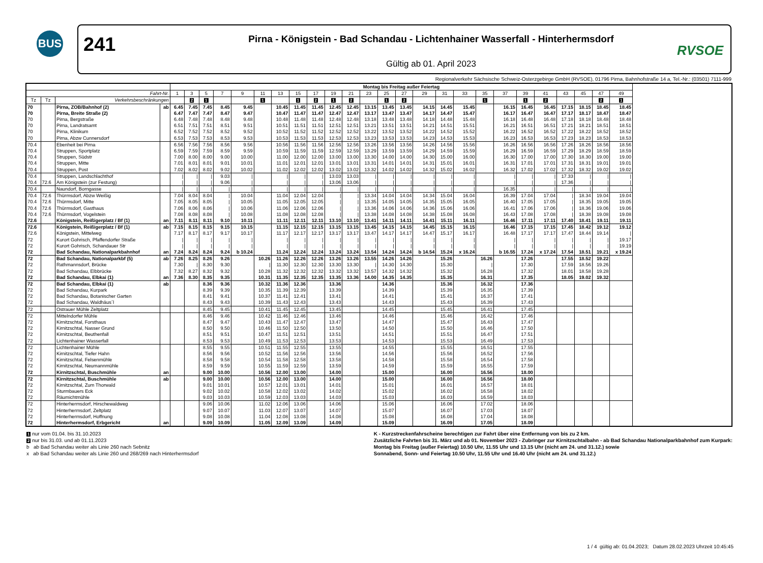BUS
241
Pirna - Königstein - Bad Schandau - Lichtenhainer Wasserfall - Hinterhermsdorf
Gültig ab 01. April 2023
RVSOE
Regionalverkehr Sächsische Schweiz-Osterzgebirge GmbH (RVSOE), 01796 Pirna, Bahnhofstraße 14 a, Tel.-Nr.: (03501) 7111-999
| | | | | Montag bis Freitag außer Feiertag | | | | | | | | | | | | | | | | | | | | | | | | | |
| --- | --- | --- | --- | --- | --- | --- | --- | --- | --- | --- | --- | --- | --- | --- | --- | --- | --- | --- | --- | --- | --- | --- | --- | --- | --- | --- | --- | --- | --- |
| Fahrt-Nr. | | | | 1 | 3 | 5 | 7 | 9 | 11 | 13 | 15 | 17 | 19 | 21 | 23 | 25 | 27 | 29 | 31 | 33 | 35 | 37 | 39 | 41 | 43 | 45 | 47 | 49 | |
| Tz | Tz | Verkehrsbeschränkungen | | | 2 | 1 | | | 1 | | 1 | 2 | 1 | 2 | | 1 | 2 | | | | 1 | | 1 | 2 | | | 2 | 1 | |
| 70 | | Pirna, ZOB/Bahnhof (2) | ab | 6.45 | 7.45 | 7.45 | 8.45 | 9.45 | | 10.45 | 11.45 | 11.45 | 12.45 | 12.45 | 13.15 | 13.45 | 13.45 | 14.15 | 14.45 | 15.45 | | 16.15 | 16.45 | 16.45 | 17.15 | 18.15 | 18.45 | 18.45 | |
| 70 | | Pirna, Breite Straße (2) | | 6.47 | 7.47 | 7.47 | 8.47 | 9.47 | | 10.47 | 11.47 | 11.47 | 12.47 | 12.47 | 13.17 | 13.47 | 13.47 | 14.17 | 14.47 | 15.47 | | 16.17 | 16.47 | 16.47 | 17.17 | 18.17 | 18.47 | 18.47 | |
| 70 | | Pirna, Bergstraße | | 6.48 | 7.48 | 7.48 | 8.48 | 9.48 | | 10.48 | 11.48 | 11.48 | 12.48 | 12.48 | 13.18 | 13.48 | 13.48 | 14.18 | 14.48 | 15.48 | | 16.18 | 16.48 | 16.48 | 17.18 | 18.18 | 18.48 | 18.48 | |
| 70 | | Pirna, Landratsamt | | 6.51 | 7.51 | 7.51 | 8.51 | 9.51 | | 10.51 | 11.51 | 11.51 | 12.51 | 12.51 | 13.21 | 13.51 | 13.51 | 14.21 | 14.51 | 15.51 | | 16.21 | 16.51 | 16.51 | 17.21 | 18.21 | 18.51 | 18.51 | |
| 70 | | Pirna, Klinikum | | 6.52 | 7.52 | 7.52 | 8.52 | 9.52 | | 10.52 | 11.52 | 11.52 | 12.52 | 12.52 | 13.22 | 13.52 | 13.52 | 14.22 | 14.52 | 15.52 | | 16.22 | 16.52 | 16.52 | 17.22 | 18.22 | 18.52 | 18.52 | |
| 70 | | Pirna, Abzw Cunnersdorf | | 6.53 | 7.53 | 7.53 | 8.53 | 9.53 | | 10.53 | 11.53 | 11.53 | 12.53 | 12.53 | 13.23 | 13.53 | 13.53 | 14.23 | 14.53 | 15.53 | | 16.23 | 16.53 | 16.53 | 17.23 | 18.23 | 18.53 | 18.53 | |
| 70.4 | | Ebenheit bei Pirna | | 6.56 | 7.56 | 7.56 | 8.56 | 9.56 | | 10.56 | 11.56 | 11.56 | 12.56 | 12.56 | 13.26 | 13.56 | 13.56 | 14.26 | 14.56 | 15.56 | | 16.26 | 16.56 | 16.56 | 17.26 | 18.26 | 18.56 | 18.56 | |
| 70.4 | | Struppen, Sportplatz | | 6.59 | 7.59 | 7.59 | 8.59 | 9.59 | | 10.59 | 11.59 | 11.59 | 12.59 | 12.59 | 13.29 | 13.59 | 13.59 | 14.29 | 14.59 | 15.59 | | 16.29 | 16.59 | 16.59 | 17.29 | 18.29 | 18.59 | 18.59 | |
| 70.4 | | Struppen, Südstr | | 7.00 | 8.00 | 8.00 | 9.00 | 10.00 | | 11.00 | 12.00 | 12.00 | 13.00 | 13.00 | 13.30 | 14.00 | 14.00 | 14.30 | 15.00 | 16.00 | | 16.30 | 17.00 | 17.00 | 17.30 | 18.30 | 19.00 | 19.00 | |
| 70.4 | | Struppen, Mitte | | 7.01 | 8.01 | 8.01 | 9.01 | 10.01 | | 11.01 | 12.01 | 12.01 | 13.01 | 13.01 | 13.31 | 14.01 | 14.01 | 14.31 | 15.01 | 16.01 | | 16.31 | 17.01 | 17.01 | 17.31 | 18.31 | 19.01 | 19.01 | |
| 70.4 | | Struppen, Post | | 7.02 | 8.02 | 8.02 | 9.02 | 10.02 | | 11.02 | 12.02 | 12.02 | 13.02 | 13.02 | 13.32 | 14.02 | 14.02 | 14.32 | 15.02 | 16.02 | | 16.32 | 17.02 | 17.02 | 17.32 | 18.32 | 19.02 | 19.02 | |
| 70.4 | | Struppen, Landschlachthof | | / | / | / | 9.03 | / | | / | / | / | 13.03 | 13.03 | / | / | / | / | / | / | | / | / | / | 17.33 | / | / | / | |
| 70.4 | 72.6 | Am Königstein (zur Festung) | | / | / | / | 9.06 | / | | / | / | / | 13.06 | 13.06 | / | / | / | / | / | / | | / | / | / | 17.36 | / | / | / | |
| 70.4 | | Naundorf, Borngasse | | / | / | / | / | / | | / | / | / | / | / | / | / | / | / | / | / | | 16.35 | / | / | / | / | / | / | |
| 70.4 | 72.6 | Thürmsdorf, Abzw Weißig | | 7.04 | 8.04 | 8.04 | / | 10.04 | | 11.04 | 12.04 | 12.04 | / | / | 13.34 | 14.04 | 14.04 | 14.34 | 15.04 | 16.04 | | 16.39 | 17.04 | 17.04 | / | 18.34 | 19.04 | 19.04 | |
| 70.4 | 72.6 | Thürmsdorf, Mitte | | 7.05 | 8.05 | 8.05 | / | 10.05 | | 11.05 | 12.05 | 12.05 | / | / | 13.35 | 14.05 | 14.05 | 14.35 | 15.05 | 16.05 | | 16.40 | 17.05 | 17.05 | / | 18.35 | 19.05 | 19.05 | |
| 70.4 | 72.6 | Thürmsdorf, Gasthaus | | 7.06 | 8.06 | 8.06 | / | 10.06 | | 11.06 | 12.06 | 12.06 | / | / | 13.36 | 14.06 | 14.06 | 14.36 | 15.06 | 16.06 | | 16.41 | 17.06 | 17.06 | / | 18.36 | 19.06 | 19.06 | |
| 70.4 | 72.6 | Thürmsdorf, Vogelstein | | 7.08 | 8.08 | 8.08 | / | 10.08 | | 11.08 | 12.08 | 12.08 | / | / | 13.38 | 14.08 | 14.08 | 14.38 | 15.08 | 16.08 | | 16.43 | 17.08 | 17.08 | / | 18.38 | 19.08 | 19.08 | |
| 72.6 | | Königstein, Reißigerplatz / Bf (1) | an | 7.11 | 8.11 | 8.11 | 9.10 | 10.11 | | 11.11 | 12.11 | 12.11 | 13.10 | 13.10 | 13.41 | 14.11 | 14.11 | 14.41 | 15.11 | 16.11 | | 16.46 | 17.11 | 17.11 | 17.40 | 18.41 | 19.11 | 19.11 | |
| 72.6 | | Königstein, Reißigerplatz / Bf (1) | ab | 7.15 | 8.15 | 8.15 | 9.15 | 10.15 | | 11.15 | 12.15 | 12.15 | 13.15 | 13.15 | 13.45 | 14.15 | 14.15 | 14.45 | 15.15 | 16.15 | | 16.46 | 17.15 | 17.15 | 17.45 | 18.42 | 19.12 | 19.12 | |
| 72.6 | | Königstein, Mittelweg | | 7.17 | 8.17 | 8.17 | 9.17 | 10.17 | | 11.17 | 12.17 | 12.17 | 13.17 | 13.17 | 13.47 | 14.17 | 14.17 | 14.47 | 15.17 | 16.17 | | 16.48 | 17.17 | 17.17 | 17.47 | 18.44 | 19.14 | / | |
| 72 | | Kurort Gohrisch, Pfaffendorfer Straße | | / | / | / | / | / | | / | / | / | / | / | / | / | / | / | / | / | | / | / | / | / | / | / | 19.17 | |
| 72 | | Kurort Gohrisch, Schandauer Str | | / | / | / | / | / | | / | / | / | / | / | / | / | / | / | / | / | | / | / | / | / | / | / | 19.19 | |
| 72 | | Bad Schandau, Nationalparkbahnhof | an | 7.24 | 8.24 | 8.24 | 9.24 | b 10.24 | | 11.24 | 12.24 | 12.24 | 13.24 | 13.24 | 13.54 | 14.24 | 14.24 | b 14.54 | 15.24 | x 16.24 | | b 16.55 | 17.24 | x 17.24 | 17.54 | 18.51 | 19.21 | x 19.24 | |
| 72 | | Bad Schandau, Nationalparkbf (5) | ab | 7.26 | 8.25 | 8.26 | 9.26 | | 10.26 | 11.26 | 12.26 | 12.26 | 13.26 | 13.26 | 13.55 | 14.26 | 14.26 | | 15.26 | | 16.26 | | 17.26 | | 17.55 | 18.52 | 19.22 | | |
| 72 | | Rathmannsdorf, Brücke | | 7.30 | / | 8.30 | 9.30 | | / | 11.30 | 12.30 | 12.30 | 13.30 | 13.30 | / | 14.30 | 14.30 | | 15.30 | | / | | 17.30 | | 17.59 | 18.56 | 19.26 | | |
| 72 | | Bad Schandau, Elbbrücke | | 7.32 | 8.27 | 8.32 | 9.32 | | 10.28 | 11.32 | 12.32 | 12.32 | 13.32 | 13.32 | 13.57 | 14.32 | 14.32 | | 15.32 | | 16.28 | | 17.32 | | 18.01 | 18.58 | 19.28 | | |
| 72 | | Bad Schandau, Elbkai (1) | an | 7.36 | 8.30 | 8.35 | 9.35 | | 10.31 | 11.35 | 12.35 | 12.35 | 13.35 | 13.36 | 14.00 | 14.35 | 14.35 | | 15.35 | | 16.31 | | 17.35 | | 18.05 | 19.02 | 19.32 | | |
| 72 | | Bad Schandau, Elbkai (1) | ab | | | 8.36 | 9.36 | | 10.32 | 11.36 | 12.36 | | 13.36 | | | 14.36 | | | 15.36 | | 16.32 | | 17.36 | | | | | | |
| 72 | | Bad Schandau, Kurpark | | | | 8.39 | 9.39 | | 10.35 | 11.39 | 12.39 | | 13.39 | | | 14.39 | | | 15.39 | | 16.35 | | 17.39 | | | | | | |
| 72 | | Bad Schandau, Botanischer Garten | | | | 8.41 | 9.41 | | 10.37 | 11.41 | 12.41 | | 13.41 | | | 14.41 | | | 15.41 | | 16.37 | | 17.41 | | | | | | |
| 72 | | Bad Schandau, Waldhäus´l | | | | 8.43 | 9.43 | | 10.39 | 11.43 | 12.43 | | 13.43 | | | 14.43 | | | 15.43 | | 16.39 | | 17.43 | | | | | | |
| 72 | | Ostrauer Mühle Zeltplatz | | | | 8.45 | 9.45 | | 10.41 | 11.45 | 12.45 | | 13.45 | | | 14.45 | | | 15.45 | | 16.41 | | 17.45 | | | | | | |
| 72 | | Mittelndorfer Mühle | | | | 8.46 | 9.46 | | 10.42 | 11.46 | 12.46 | | 13.46 | | | 14.46 | | | 15.46 | | 16.42 | | 17.46 | | | | | | |
| 72 | | Kirnitzschtal, Forsthaus | | | | 8.47 | 9.47 | | 10.43 | 11.47 | 12.47 | | 13.47 | | | 14.47 | | | 15.47 | | 16.43 | | 17.47 | | | | | | |
| 72 | | Kirnitzschtal, Nasser Grund | | | | 8.50 | 9.50 | | 10.46 | 11.50 | 12.50 | | 13.50 | | | 14.50 | | | 15.50 | | 16.46 | | 17.50 | | | | | | |
| 72 | | Kirnitzschtal, Beuthenfall | | | | 8.51 | 9.51 | | 10.47 | 11.51 | 12.51 | | 13.51 | | | 14.51 | | | 15.51 | | 16.47 | | 17.51 | | | | | | |
| 72 | | Lichtenhainer Wasserfall | | | | 8.53 | 9.53 | | 10.49 | 11.53 | 12.53 | | 13.53 | | | 14.53 | | | 15.53 | | 16.49 | | 17.53 | | | | | | |
| 72 | | Lichtenhainer Mühle | | | | 8.55 | 9.55 | | 10.51 | 11.55 | 12.55 | | 13.55 | | | 14.55 | | | 15.55 | | 16.51 | | 17.55 | | | | | | |
| 72 | | Kirnitzschtal, Tiefer Hahn | | | | 8.56 | 9.56 | | 10.52 | 11.56 | 12.56 | | 13.56 | | | 14.56 | | | 15.56 | | 16.52 | | 17.56 | | | | | | |
| 72 | | Kirnitzschtal, Felsenmühle | | | | 8.58 | 9.58 | | 10.54 | 11.58 | 12.58 | | 13.58 | | | 14.58 | | | 15.58 | | 16.54 | | 17.58 | | | | | | |
| 72 | | Kirnitzschtal, Neumannmühle | | | | 8.59 | 9.59 | | 10.55 | 11.59 | 12.59 | | 13.59 | | | 14.59 | | | 15.59 | | 16.55 | | 17.59 | | | | | | |
| 72 | | Kirnitzschtal, Buschmühle | an | | | 9.00 | 10.00 | | 10.56 | 12.00 | 13.00 | | 14.00 | | | 15.00 | | | 16.00 | | 16.56 | | 18.00 | | | | | | |
| 72 | | Kirnitzschtal, Buschmühle | ab | | | 9.00 | 10.00 | | 10.56 | 12.00 | 13.00 | | 14.00 | | | 15.00 | | | 16.00 | | 16.56 | | 18.00 | | | | | | |
| 72 | | Kirnitzschtal, Zum Thorwald | | | | 9.01 | 10.01 | | 10.57 | 12.01 | 13.01 | | 14.01 | | | 15.01 | | | 16.01 | | 16.57 | | 18.01 | | | | | | |
| 72 | | Sturmbauers Eck | | | | 9.02 | 10.02 | | 10.58 | 12.02 | 13.02 | | 14.02 | | | 15.02 | | | 16.02 | | 16.58 | | 18.02 | | | | | | |
| 72 | | Räumichtmühle | | | | 9.03 | 10.03 | | 10.59 | 12.03 | 13.03 | | 14.03 | | | 15.03 | | | 16.03 | | 16.59 | | 18.03 | | | | | | |
| 72 | | Hinterhermsdorf, Hirschewaldweg | | | | 9.06 | 10.06 | | 11.02 | 12.06 | 13.06 | | 14.06 | | | 15.06 | | | 16.06 | | 17.02 | | 18.06 | | | | | | |
| 72 | | Hinterhermsdorf, Zeltplatz | | | | 9.07 | 10.07 | | 11.03 | 12.07 | 13.07 | | 14.07 | | | 15.07 | | | 16.07 | | 17.03 | | 18.07 | | | | | | |
| 72 | | Hinterhermsdorf, Hoffnung | | | | 9.08 | 10.08 | | 11.04 | 12.08 | 13.08 | | 14.08 | | | 15.08 | | | 16.08 | | 17.04 | | 18.08 | | | | | | |
| 72 | | Hinterhermsdorf, Erbgericht | an | | | 9.09 | 10.09 | | 11.05 | 12.09 | 13.09 | | 14.09 | | | 15.09 | | | 16.09 | | 17.05 | | 18.09 | | | | | | |
1 nur vom 01.04. bis 31.10.2023
2 nur bis 31.03. und ab 01.11.2023
b ab Bad Schandau weiter als Linie 260 nach Sebnitz
x ab Bad Schandau weiter als Linie 260 und 268/269 nach Hinterhermsdorf
K - Kurzstreckenfahrscheine berechtigen zur Fahrt über eine Entfernung von bis zu 2 km.
Zusätzliche Fahrten bis 31. März und ab 01. November 2023 - Zubringer zur Kirnitzschtalbahn - ab Bad Schandau Nationalparkbahnhof zum Kurpark:
Montag bis Freitag (außer Feiertag) 10.50 Uhr, 11.55 Uhr und 13.15 Uhr (nicht am 24. und 31.12.) sowie
Sonnabend, Sonn- und Feiertag 10.50 Uhr, 11.55 Uhr und 16.40 Uhr (nicht am 24. und 31.12.)
1 / 4 gültig ab: 01.04.2023; Datum 28.02.2023 Uhrzeit 10:45:45